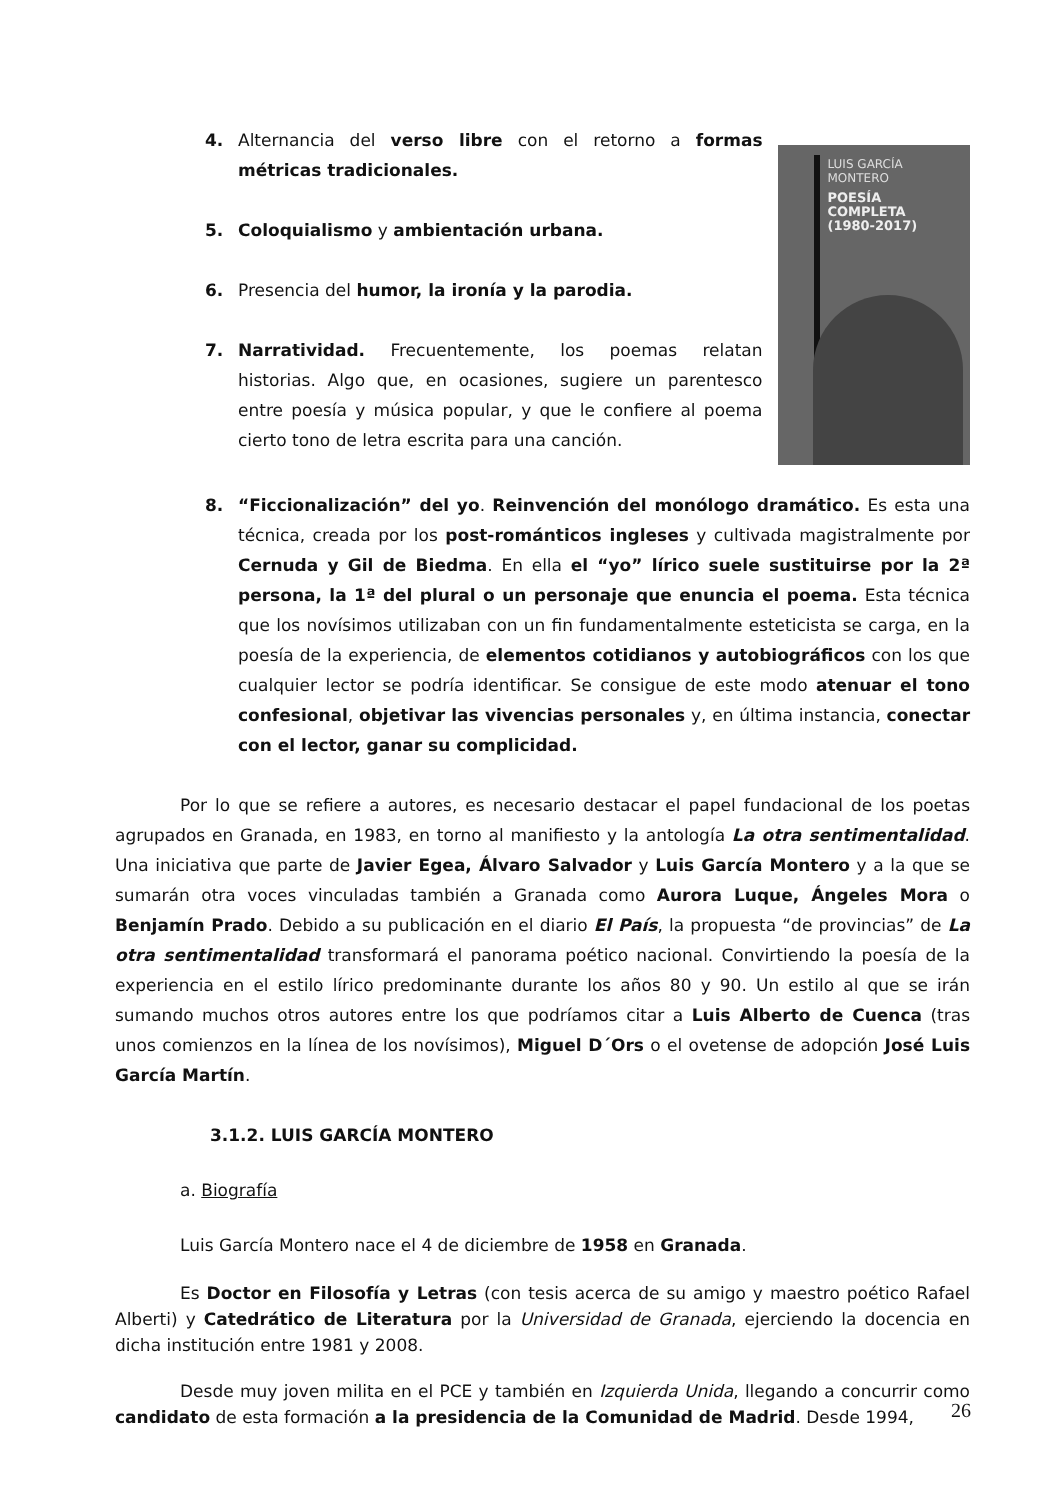4. Alternancia del verso libre con el retorno a formas métricas tradicionales.
5. Coloquialismo y ambientación urbana.
6. Presencia del humor, la ironía y la parodia.
7. Narratividad. Frecuentemente, los poemas relatan historias. Algo que, en ocasiones, sugiere un parentesco entre poesía y música popular, y que le confiere al poema cierto tono de letra escrita para una canción.
LUIS GARCÍA
MONTERO
POESÍA
COMPLETA
(1980-2017)
8. “Ficcionalización” del yo. Reinvención del monólogo dramático. Es esta una técnica, creada por los post-románticos ingleses y cultivada magistralmente por Cernuda y Gil de Biedma. En ella el “yo” lírico suele sustituirse por la 2ª persona, la 1ª del plural o un personaje que enuncia el poema. Esta técnica que los novísimos utilizaban con un fin fundamentalmente esteticista se carga, en la poesía de la experiencia, de elementos cotidianos y autobiográficos con los que cualquier lector se podría identificar. Se consigue de este modo atenuar el tono confesional, objetivar las vivencias personales y, en última instancia, conectar con el lector, ganar su complicidad.
Por lo que se refiere a autores, es necesario destacar el papel fundacional de los poetas agrupados en Granada, en 1983, en torno al manifiesto y la antología La otra sentimentalidad. Una iniciativa que parte de Javier Egea, Álvaro Salvador y Luis García Montero y a la que se sumarán otra voces vinculadas también a Granada como Aurora Luque, Ángeles Mora o Benjamín Prado. Debido a su publicación en el diario El País, la propuesta “de provincias” de La otra sentimentalidad transformará el panorama poético nacional. Convirtiendo la poesía de la experiencia en el estilo lírico predominante durante los años 80 y 90. Un estilo al que se irán sumando muchos otros autores entre los que podríamos citar a Luis Alberto de Cuenca (tras unos comienzos en la línea de los novísimos), Miguel D´Ors o el ovetense de adopción José Luis García Martín.
3.1.2. LUIS GARCÍA MONTERO
a. Biografía
Luis García Montero nace el 4 de diciembre de 1958 en Granada.
Es Doctor en Filosofía y Letras (con tesis acerca de su amigo y maestro poético Rafael Alberti) y Catedrático de Literatura por la Universidad de Granada, ejerciendo la docencia en dicha institución entre 1981 y 2008.
Desde muy joven milita en el PCE y también en Izquierda Unida, llegando a concurrir como candidato de esta formación a la presidencia de la Comunidad de Madrid. Desde 1994,
26